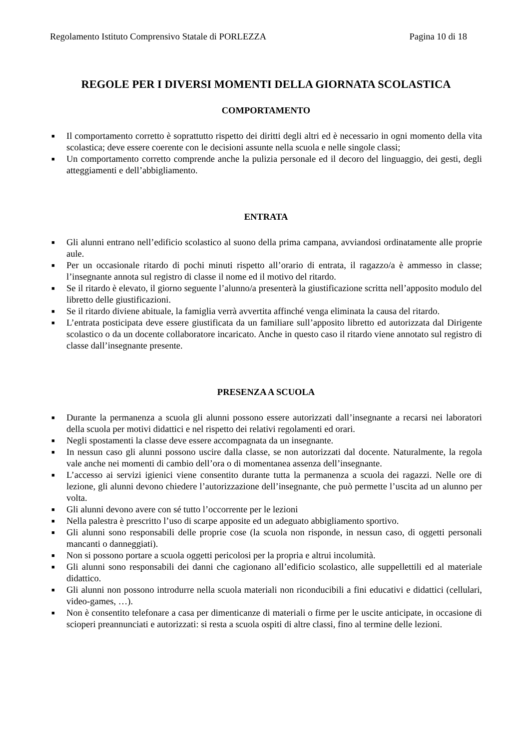Regolamento Istituto Comprensivo Statale di PORLEZZA Pagina 10 di 18
REGOLE PER I DIVERSI MOMENTI DELLA GIORNATA SCOLASTICA
COMPORTAMENTO
■ Il comportamento corretto è soprattutto rispetto dei diritti degli altri ed è necessario in ogni momento della vita scolastica; deve essere coerente con le decisioni assunte nella scuola e nelle singole classi;
■ Un comportamento corretto comprende anche la pulizia personale ed il decoro del linguaggio, dei gesti, degli atteggiamenti e dell’abbigliamento.
ENTRATA
■ Gli alunni entrano nell’edificio scolastico al suono della prima campana, avviandosi ordinatamente alle proprie aule.
■ Per un occasionale ritardo di pochi minuti rispetto all’orario di entrata, il ragazzo/a è ammesso in classe; l’insegnante annota sul registro di classe il nome ed il motivo del ritardo.
■ Se il ritardo è elevato, il giorno seguente l’alunno/a presenterà la giustificazione scritta nell’apposito modulo del libretto delle giustificazioni.
■ Se il ritardo diviene abituale, la famiglia verrà avvertita affinché venga eliminata la causa del ritardo.
■ L’entrata posticipata deve essere giustificata da un familiare sull’apposito libretto ed autorizzata dal Dirigente scolastico o da un docente collaboratore incaricato. Anche in questo caso il ritardo viene annotato sul registro di classe dall’insegnante presente.
PRESENZA A SCUOLA
■ Durante la permanenza a scuola gli alunni possono essere autorizzati dall’insegnante a recarsi nei laboratori della scuola per motivi didattici e nel rispetto dei relativi regolamenti ed orari.
■ Negli spostamenti la classe deve essere accompagnata da un insegnante.
■ In nessun caso gli alunni possono uscire dalla classe, se non autorizzati dal docente. Naturalmente, la regola vale anche nei momenti di cambio dell’ora o di momentanea assenza dell’insegnante.
■ L’accesso ai servizi igienici viene consentito durante tutta la permanenza a scuola dei ragazzi. Nelle ore di lezione, gli alunni devono chiedere l’autorizzazione dell’insegnante, che può permette l’uscita ad un alunno per volta.
■ Gli alunni devono avere con sé tutto l’occorrente per le lezioni
■ Nella palestra è prescritto l’uso di scarpe apposite ed un adeguato abbigliamento sportivo.
■ Gli alunni sono responsabili delle proprie cose (la scuola non risponde, in nessun caso, di oggetti personali mancanti o danneggiati).
■ Non si possono portare a scuola oggetti pericolosi per la propria e altrui incolumità.
■ Gli alunni sono responsabili dei danni che cagionano all’edificio scolastico, alle suppellettili ed al materiale didattico.
■ Gli alunni non possono introdurre nella scuola materiali non riconducibili a fini educativi e didattici (cellulari, video-games, …).
■ Non è consentito telefonare a casa per dimenticanze di materiali o firme per le uscite anticipate, in occasione di scioperi preannunciati e autorizzati: si resta a scuola ospiti di altre classi, fino al termine delle lezioni.